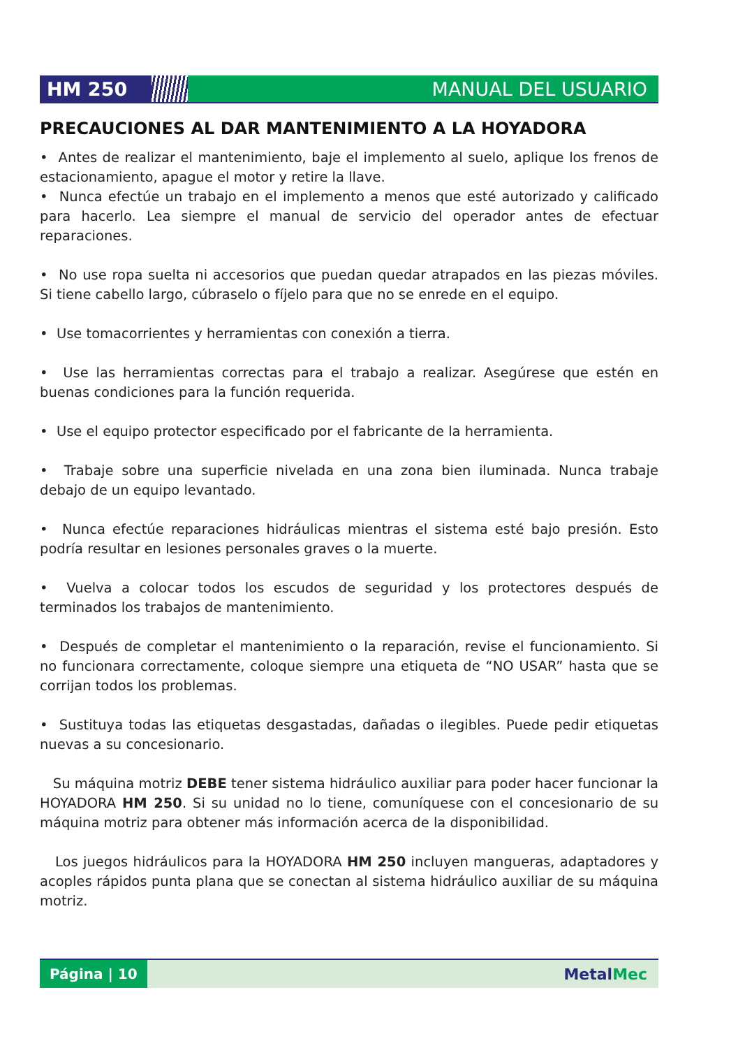HM 250 MANUAL DEL USUARIO
PRECAUCIONES AL DAR MANTENIMIENTO A LA HOYADORA
• Antes de realizar el mantenimiento, baje el implemento al suelo, aplique los frenos de estacionamiento, apague el motor y retire la llave.
• Nunca efectúe un trabajo en el implemento a menos que esté autorizado y calificado para hacerlo. Lea siempre el manual de servicio del operador antes de efectuar reparaciones.
• No use ropa suelta ni accesorios que puedan quedar atrapados en las piezas móviles. Si tiene cabello largo, cúbraselo o fíjelo para que no se enrede en el equipo.
• Use tomacorrientes y herramientas con conexión a tierra.
• Use las herramientas correctas para el trabajo a realizar. Asegúrese que estén en buenas condiciones para la función requerida.
• Use el equipo protector especificado por el fabricante de la herramienta.
• Trabaje sobre una superficie nivelada en una zona bien iluminada. Nunca trabaje debajo de un equipo levantado.
• Nunca efectúe reparaciones hidráulicas mientras el sistema esté bajo presión. Esto podría resultar en lesiones personales graves o la muerte.
• Vuelva a colocar todos los escudos de seguridad y los protectores después de terminados los trabajos de mantenimiento.
• Después de completar el mantenimiento o la reparación, revise el funcionamiento. Si no funcionara correctamente, coloque siempre una etiqueta de “NO USAR” hasta que se corrijan todos los problemas.
• Sustituya todas las etiquetas desgastadas, dañadas o ilegibles. Puede pedir etiquetas nuevas a su concesionario.
Su máquina motriz DEBE tener sistema hidráulico auxiliar para poder hacer funcionar la HOYADORA HM 250. Si su unidad no lo tiene, comuníquese con el concesionario de su máquina motriz para obtener más información acerca de la disponibilidad.
Los juegos hidráulicos para la HOYADORA HM 250 incluyen mangueras, adaptadores y acoples rápidos punta plana que se conectan al sistema hidráulico auxiliar de su máquina motriz.
Página | 10
MetalMec